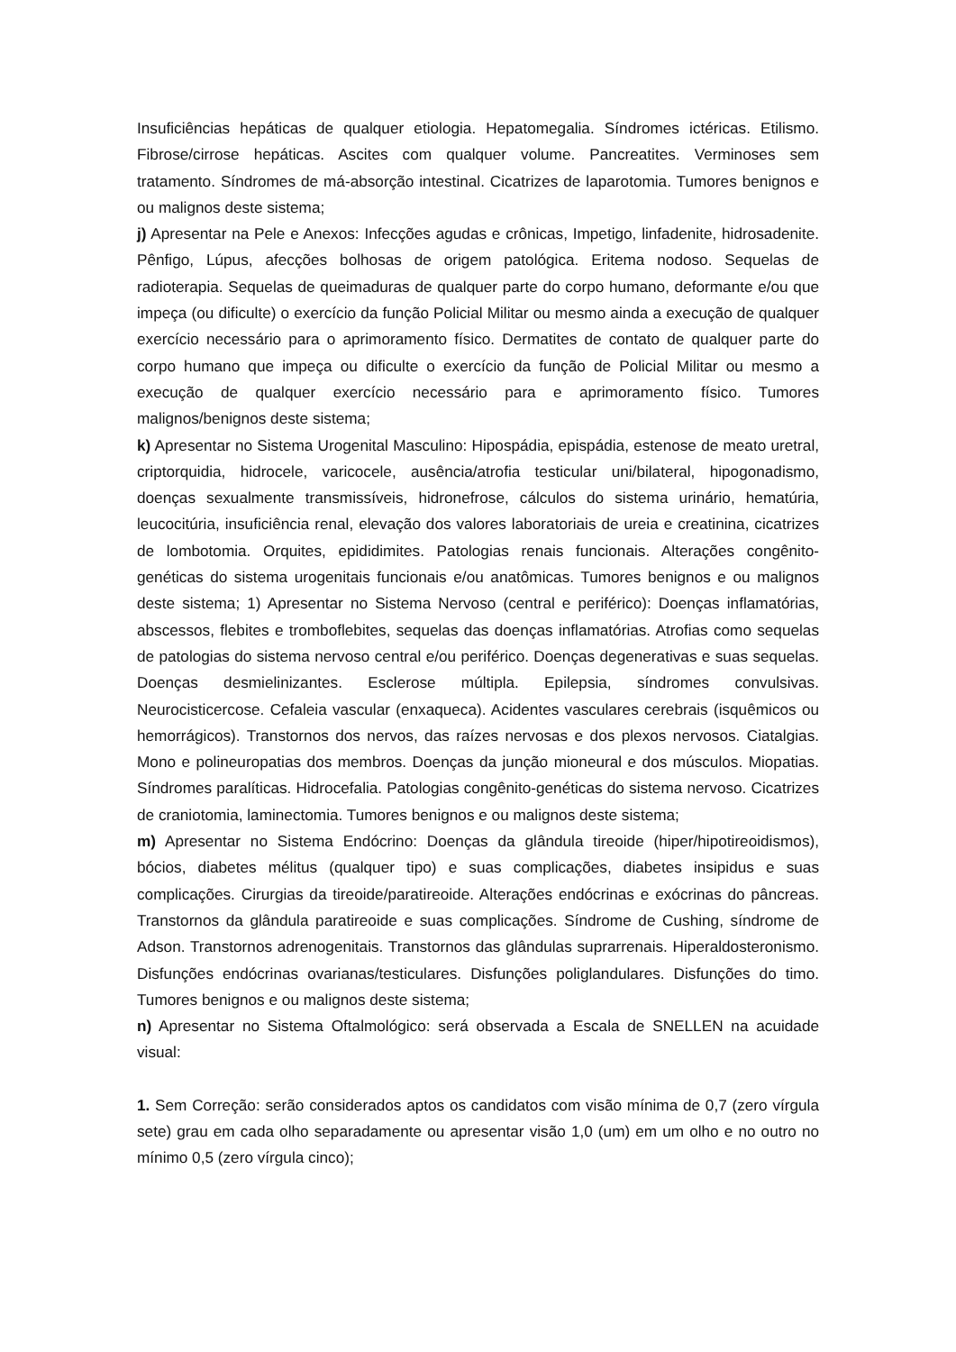Insuficiências hepáticas de qualquer etiologia. Hepatomegalia. Síndromes ictéricas. Etilismo. Fibrose/cirrose hepáticas. Ascites com qualquer volume. Pancreatites. Verminoses sem tratamento. Síndromes de má-absorção intestinal. Cicatrizes de laparotomia. Tumores benignos e ou malignos deste sistema;
j) Apresentar na Pele e Anexos: Infecções agudas e crônicas, Impetigo, linfadenite, hidrosadenite. Pênfigo, Lúpus, afecções bolhosas de origem patológica. Eritema nodoso. Sequelas de radioterapia. Sequelas de queimaduras de qualquer parte do corpo humano, deformante e/ou que impeça (ou dificulte) o exercício da função Policial Militar ou mesmo ainda a execução de qualquer exercício necessário para o aprimoramento físico. Dermatites de contato de qualquer parte do corpo humano que impeça ou dificulte o exercício da função de Policial Militar ou mesmo a execução de qualquer exercício necessário para e aprimoramento físico. Tumores malignos/benignos deste sistema;
k) Apresentar no Sistema Urogenital Masculino: Hipospádia, epispádia, estenose de meato uretral, criptorquidia, hidrocele, varicocele, ausência/atrofia testicular uni/bilateral, hipogonadismo, doenças sexualmente transmissíveis, hidronefrose, cálculos do sistema urinário, hematúria, leucocitúria, insuficiência renal, elevação dos valores laboratoriais de ureia e creatinina, cicatrizes de lombotomia. Orquites, epididimites. Patologias renais funcionais. Alterações congênito-genéticas do sistema urogenitais funcionais e/ou anatômicas. Tumores benignos e ou malignos deste sistema; 1) Apresentar no Sistema Nervoso (central e periférico): Doenças inflamatórias, abscessos, flebites e tromboflebites, sequelas das doenças inflamatórias. Atrofias como sequelas de patologias do sistema nervoso central e/ou periférico. Doenças degenerativas e suas sequelas. Doenças desmielinizantes. Esclerose múltipla. Epilepsia, síndromes convulsivas. Neurocisticercose. Cefaleia vascular (enxaqueca). Acidentes vasculares cerebrais (isquêmicos ou hemorrágicos). Transtornos dos nervos, das raízes nervosas e dos plexos nervosos. Ciatalgias. Mono e polineuropatias dos membros. Doenças da junção mioneural e dos músculos. Miopatias. Síndromes paralíticas. Hidrocefalia. Patologias congênito-genéticas do sistema nervoso. Cicatrizes de craniotomia, laminectomia. Tumores benignos e ou malignos deste sistema;
m) Apresentar no Sistema Endócrino: Doenças da glândula tireoide (hiper/hipotireoidismos), bócios, diabetes mélitus (qualquer tipo) e suas complicações, diabetes insipidus e suas complicações. Cirurgias da tireoide/paratireoide. Alterações endócrinas e exócrinas do pâncreas. Transtornos da glândula paratireoide e suas complicações. Síndrome de Cushing, síndrome de Adson. Transtornos adrenogenitais. Transtornos das glândulas suprarrenais. Hiperaldosteronismo. Disfunções endócrinas ovarianas/testiculares. Disfunções poliglandulares. Disfunções do timo. Tumores benignos e ou malignos deste sistema;
n) Apresentar no Sistema Oftalmológico: será observada a Escala de SNELLEN na acuidade visual:
1. Sem Correção: serão considerados aptos os candidatos com visão mínima de 0,7 (zero vírgula sete) grau em cada olho separadamente ou apresentar visão 1,0 (um) em um olho e no outro no mínimo 0,5 (zero vírgula cinco);